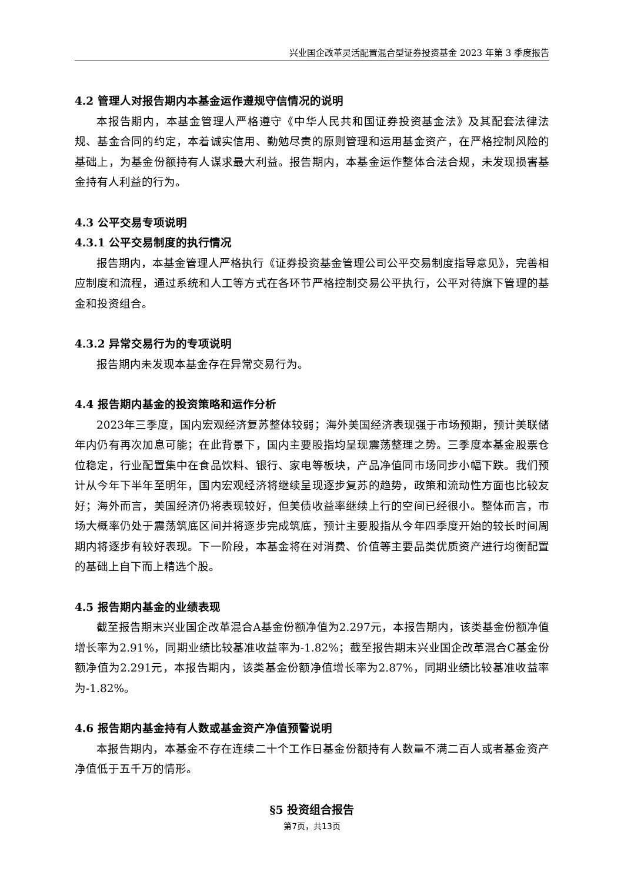兴业国企改革灵活配置混合型证券投资基金 2023 年第 3 季度报告
4.2 管理人对报告期内本基金运作遵规守信情况的说明
本报告期内，本基金管理人严格遵守《中华人民共和国证券投资基金法》及其配套法律法规、基金合同的约定，本着诚实信用、勤勉尽责的原则管理和运用基金资产，在严格控制风险的基础上，为基金份额持有人谋求最大利益。报告期内，本基金运作整体合法合规，未发现损害基金持有人利益的行为。
4.3 公平交易专项说明
4.3.1 公平交易制度的执行情况
报告期内，本基金管理人严格执行《证券投资基金管理公司公平交易制度指导意见》，完善相应制度和流程，通过系统和人工等方式在各环节严格控制交易公平执行，公平对待旗下管理的基金和投资组合。
4.3.2 异常交易行为的专项说明
报告期内未发现本基金存在异常交易行为。
4.4 报告期内基金的投资策略和运作分析
2023年三季度，国内宏观经济复苏整体较弱；海外美国经济表现强于市场预期，预计美联储年内仍有再次加息可能；在此背景下，国内主要股指均呈现震荡整理之势。三季度本基金股票仓位稳定，行业配置集中在食品饮料、银行、家电等板块，产品净值同市场同步小幅下跌。我们预计从今年下半年至明年，国内宏观经济将继续呈现逐步复苏的趋势，政策和流动性方面也比较友好；海外而言，美国经济仍将表现较好，但美债收益率继续上行的空间已经很小。整体而言，市场大概率仍处于震荡筑底区间并将逐步完成筑底，预计主要股指从今年四季度开始的较长时间周期内将逐步有较好表现。下一阶段，本基金将在对消费、价值等主要品类优质资产进行均衡配置的基础上自下而上精选个股。
4.5 报告期内基金的业绩表现
截至报告期末兴业国企改革混合A基金份额净值为2.297元，本报告期内，该类基金份额净值增长率为2.91%，同期业绩比较基准收益率为-1.82%；截至报告期末兴业国企改革混合C基金份额净值为2.291元，本报告期内，该类基金份额净值增长率为2.87%，同期业绩比较基准收益率为-1.82%。
4.6 报告期内基金持有人数或基金资产净值预警说明
本报告期内，本基金不存在连续二十个工作日基金份额持有人数量不满二百人或者基金资产净值低于五千万的情形。
§5 投资组合报告
第7页，共13页